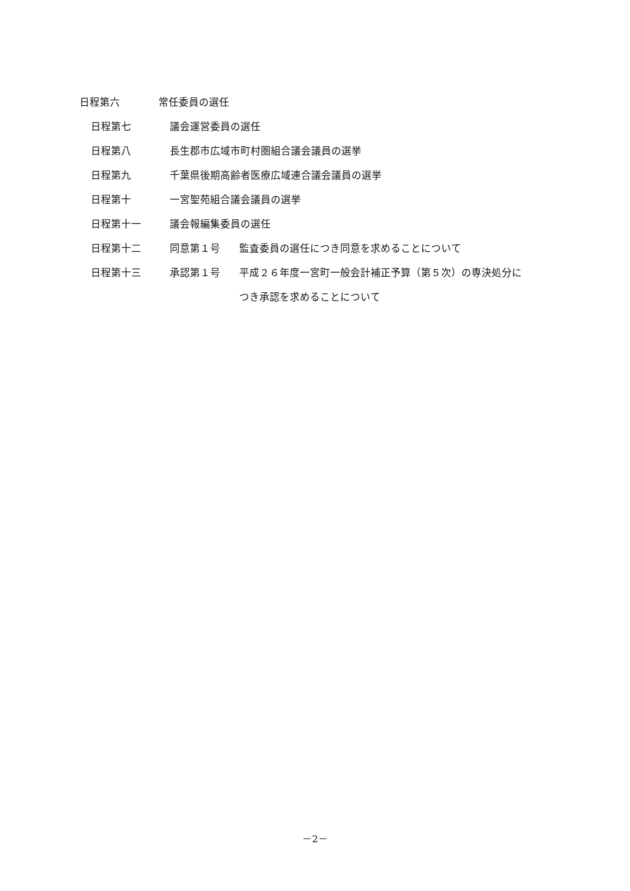日程第六 常任委員の選任
日程第七 議会運営委員の選任
日程第八 長生郡市広域市町村圏組合議会議員の選挙
日程第九 千葉県後期高齢者医療広域連合議会議員の選挙
日程第十 一宮聖苑組合議会議員の選挙
日程第十一 議会報編集委員の選任
日程第十二 同意第１号 監査委員の選任につき同意を求めることについて
日程第十三 承認第１号 平成２６年度一宮町一般会計補正予算（第５次）の専決処分に
つき承認を求めることについて
－2－